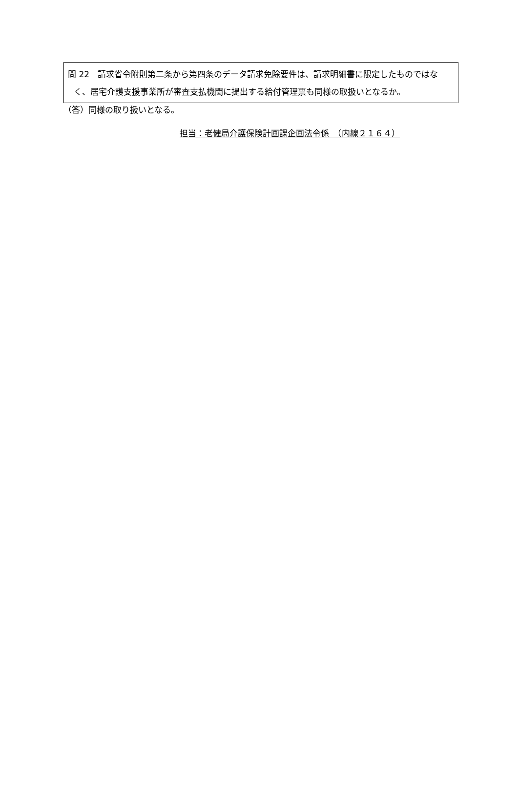問 22　請求省令附則第二条から第四条のデータ請求免除要件は、請求明細書に限定したものではなく、居宅介護支援事業所が審査支払機関に提出する給付管理票も同様の取扱いとなるか。
（答）同様の取り扱いとなる。
担当：老健局介護保険計画課企画法令係　（内線２１６４）